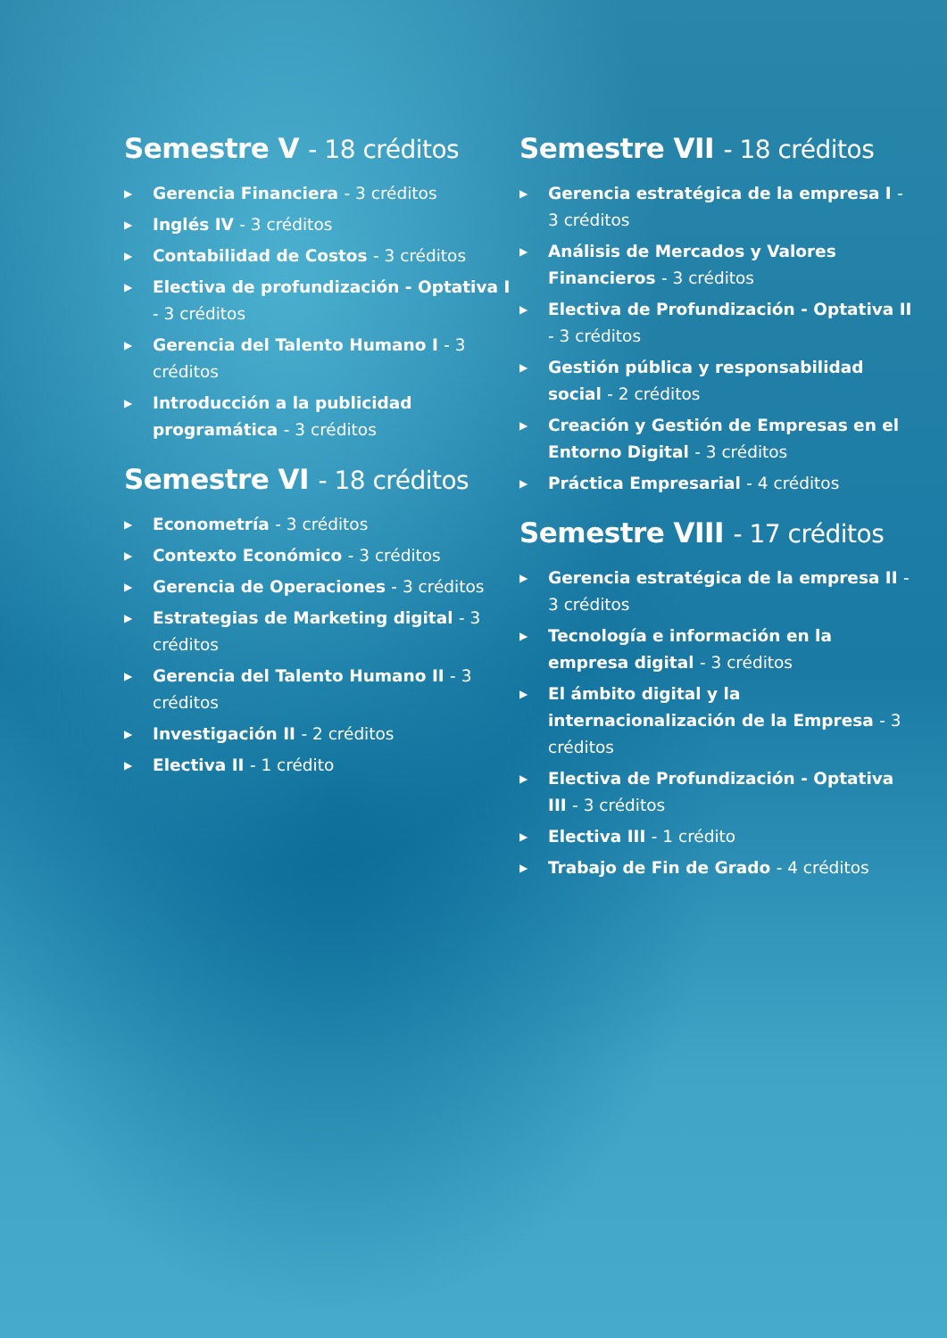Semestre V - 18 créditos
▶ Gerencia Financiera - 3 créditos
▶ Inglés IV - 3 créditos
▶ Contabilidad de Costos - 3 créditos
▶ Electiva de profundización - Optativa I - 3 créditos
▶ Gerencia del Talento Humano I - 3 créditos
▶ Introducción a la publicidad programática - 3 créditos
Semestre VI - 18 créditos
▶ Econometría - 3 créditos
▶ Contexto Económico - 3 créditos
▶ Gerencia de Operaciones - 3 créditos
▶ Estrategias de Marketing digital - 3 créditos
▶ Gerencia del Talento Humano II - 3 créditos
▶ Investigación II - 2 créditos
▶ Electiva II - 1 crédito
Semestre VII - 18 créditos
▶ Gerencia estratégica de la empresa I - 3 créditos
▶ Análisis de Mercados y Valores Financieros - 3 créditos
▶ Electiva de Profundización - Optativa II - 3 créditos
▶ Gestión pública y responsabilidad social - 2 créditos
▶ Creación y Gestión de Empresas en el Entorno Digital - 3 créditos
▶ Práctica Empresarial - 4 créditos
Semestre VIII - 17 créditos
▶ Gerencia estratégica de la empresa II - 3 créditos
▶ Tecnología e información en la empresa digital - 3 créditos
▶ El ámbito digital y la internacionalización de la Empresa - 3 créditos
▶ Electiva de Profundización - Optativa III - 3 créditos
▶ Electiva III - 1 crédito
▶ Trabajo de Fin de Grado - 4 créditos